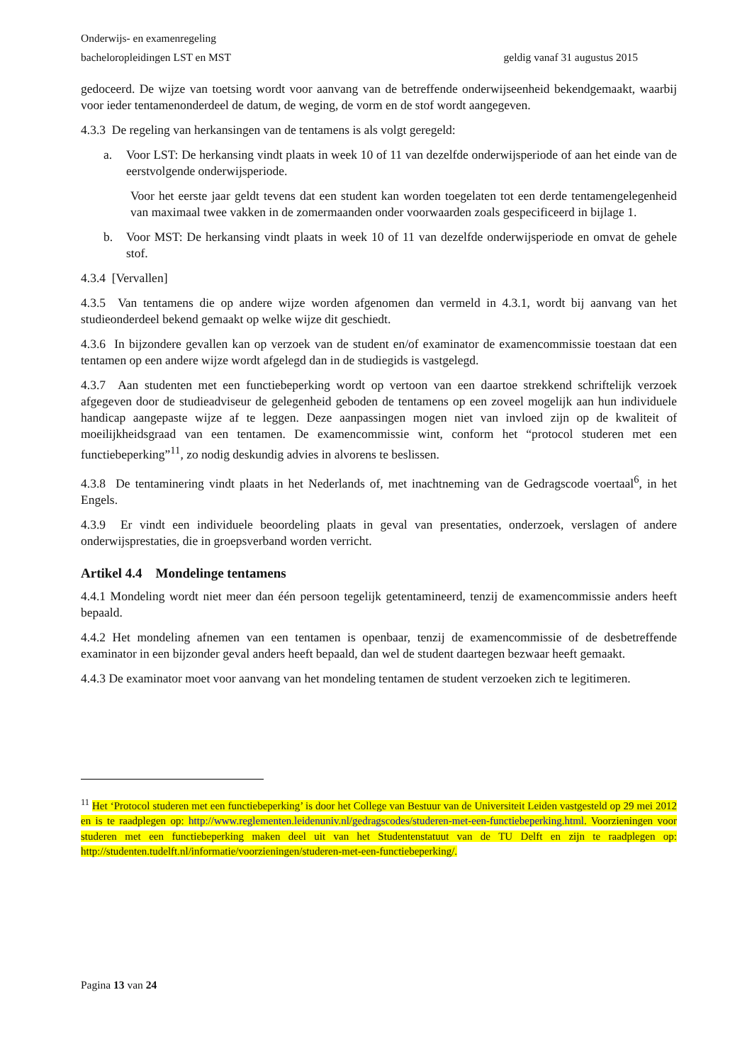Onderwijs- en examenregeling
bacheloropleidingen LST en MST geldig vanaf 31 augustus 2015
gedoceerd. De wijze van toetsing wordt voor aanvang van de betreffende onderwijseenheid bekendgemaakt, waarbij voor ieder tentamenonderdeel de datum, de weging, de vorm en de stof wordt aangegeven.
4.3.3 De regeling van herkansingen van de tentamens is als volgt geregeld:
a. Voor LST: De herkansing vindt plaats in week 10 of 11 van dezelfde onderwijsperiode of aan het einde van de eerstvolgende onderwijsperiode.
Voor het eerste jaar geldt tevens dat een student kan worden toegelaten tot een derde tentamengelegenheid van maximaal twee vakken in de zomermaanden onder voorwaarden zoals gespecificeerd in bijlage 1.
b. Voor MST: De herkansing vindt plaats in week 10 of 11 van dezelfde onderwijsperiode en omvat de gehele stof.
4.3.4 [Vervallen]
4.3.5 Van tentamens die op andere wijze worden afgenomen dan vermeld in 4.3.1, wordt bij aanvang van het studieonderdeel bekend gemaakt op welke wijze dit geschiedt.
4.3.6 In bijzondere gevallen kan op verzoek van de student en/of examinator de examencommissie toestaan dat een tentamen op een andere wijze wordt afgelegd dan in de studiegids is vastgelegd.
4.3.7 Aan studenten met een functiebeperking wordt op vertoon van een daartoe strekkend schriftelijk verzoek afgegeven door de studieadviseur de gelegenheid geboden de tentamens op een zoveel mogelijk aan hun individuele handicap aangepaste wijze af te leggen. Deze aanpassingen mogen niet van invloed zijn op de kwaliteit of moeilijkheidsgraad van een tentamen. De examencommissie wint, conform het “protocol studeren met een functiebeperking”<sup>11</sup>, zo nodig deskundig advies in alvorens te beslissen.
4.3.8 De tentaminering vindt plaats in het Nederlands of, met inachtneming van de Gedragscode voertaal<sup>6</sup>, in het Engels.
4.3.9 Er vindt een individuele beoordeling plaats in geval van presentaties, onderzoek, verslagen of andere onderwijsprestaties, die in groepsverband worden verricht.
Artikel 4.4 Mondelinge tentamens
4.4.1 Mondeling wordt niet meer dan één persoon tegelijk getentamineerd, tenzij de examencommissie anders heeft bepaald.
4.4.2 Het mondeling afnemen van een tentamen is openbaar, tenzij de examencommissie of de desbetreffende examinator in een bijzonder geval anders heeft bepaald, dan wel de student daartegen bezwaar heeft gemaakt.
4.4.3 De examinator moet voor aanvang van het mondeling tentamen de student verzoeken zich te legitimeren.
<sup>11</sup> Het ‘Protocol studeren met een functiebeperking’ is door het College van Bestuur van de Universiteit Leiden vastgesteld op 29 mei 2012 en is te raadplegen op: http://www.reglementen.leidenuniv.nl/gedragscodes/studeren-met-een-functiebeperking.html. Voorzieningen voor studeren met een functiebeperking maken deel uit van het Studentenstatuut van de TU Delft en zijn te raadplegen op: http://studenten.tudelft.nl/informatie/voorzieningen/studeren-met-een-functiebeperking/.
Pagina 13 van 24